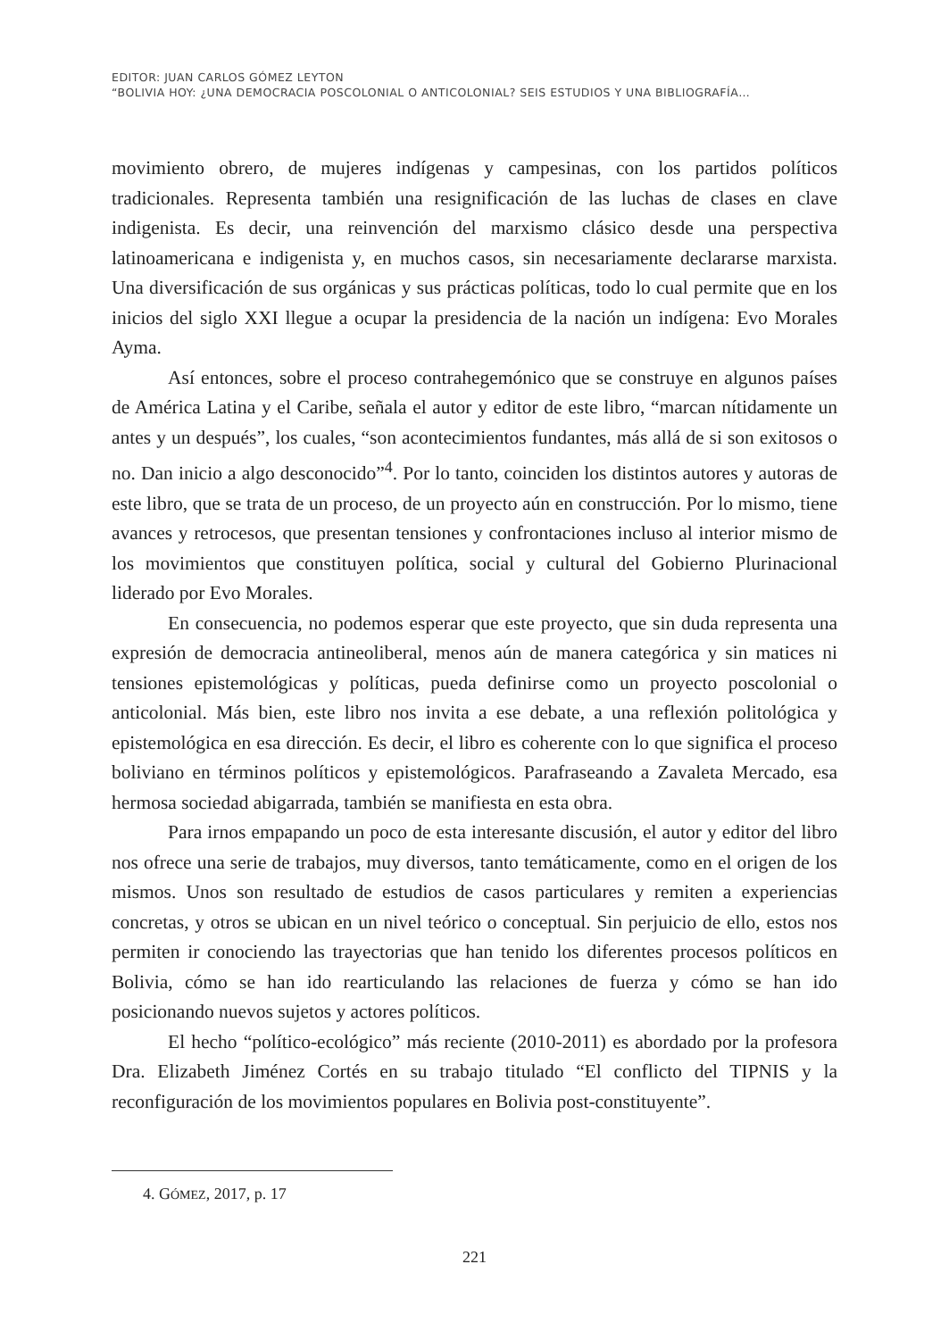EDITOR: JUAN CARLOS GÓMEZ LEYTON
“BOLIVIA HOY: ¿UNA DEMOCRACIA POSCOLONIAL O ANTICOLONIAL? SEIS ESTUDIOS Y UNA BIBLIOGRAFÍA…
movimiento obrero, de mujeres indígenas y campesinas, con los partidos políticos tradicionales. Representa también una resignificación de las luchas de clases en clave indigenista. Es decir, una reinvención del marxismo clásico desde una perspectiva latinoamericana e indigenista y, en muchos casos, sin necesariamente declararse marxista. Una diversificación de sus orgánicas y sus prácticas políticas, todo lo cual permite que en los inicios del siglo XXI llegue a ocupar la presidencia de la nación un indígena: Evo Morales Ayma.
Así entonces, sobre el proceso contrahegemónico que se construye en algunos países de América Latina y el Caribe, señala el autor y editor de este libro, “marcan nítidamente un antes y un después”, los cuales, “son acontecimientos fundantes, más allá de si son exitosos o no. Dan inicio a algo desconocido”<sup>4</sup>. Por lo tanto, coinciden los distintos autores y autoras de este libro, que se trata de un proceso, de un proyecto aún en construcción. Por lo mismo, tiene avances y retrocesos, que presentan tensiones y confrontaciones incluso al interior mismo de los movimientos que constituyen política, social y cultural del Gobierno Plurinacional liderado por Evo Morales.
En consecuencia, no podemos esperar que este proyecto, que sin duda representa una expresión de democracia antineoliberal, menos aún de manera categórica y sin matices ni tensiones epistemológicas y políticas, pueda definirse como un proyecto poscolonial o anticolonial. Más bien, este libro nos invita a ese debate, a una reflexión politológica y epistemológica en esa dirección. Es decir, el libro es coherente con lo que significa el proceso boliviano en términos políticos y epistemológicos. Parafraseando a Zavaleta Mercado, esa hermosa sociedad abigarrada, también se manifiesta en esta obra.
Para irnos empapando un poco de esta interesante discusión, el autor y editor del libro nos ofrece una serie de trabajos, muy diversos, tanto temáticamente, como en el origen de los mismos. Unos son resultado de estudios de casos particulares y remiten a experiencias concretas, y otros se ubican en un nivel teórico o conceptual. Sin perjuicio de ello, estos nos permiten ir conociendo las trayectorias que han tenido los diferentes procesos políticos en Bolivia, cómo se han ido rearticulando las relaciones de fuerza y cómo se han ido posicionando nuevos sujetos y actores políticos.
El hecho “político-ecológico” más reciente (2010-2011) es abordado por la profesora Dra. Elizabeth Jiménez Cortés en su trabajo titulado “El conflicto del TIPNIS y la reconfiguración de los movimientos populares en Bolivia post-constituyente”.
4. GÓMEZ, 2017, p. 17
221